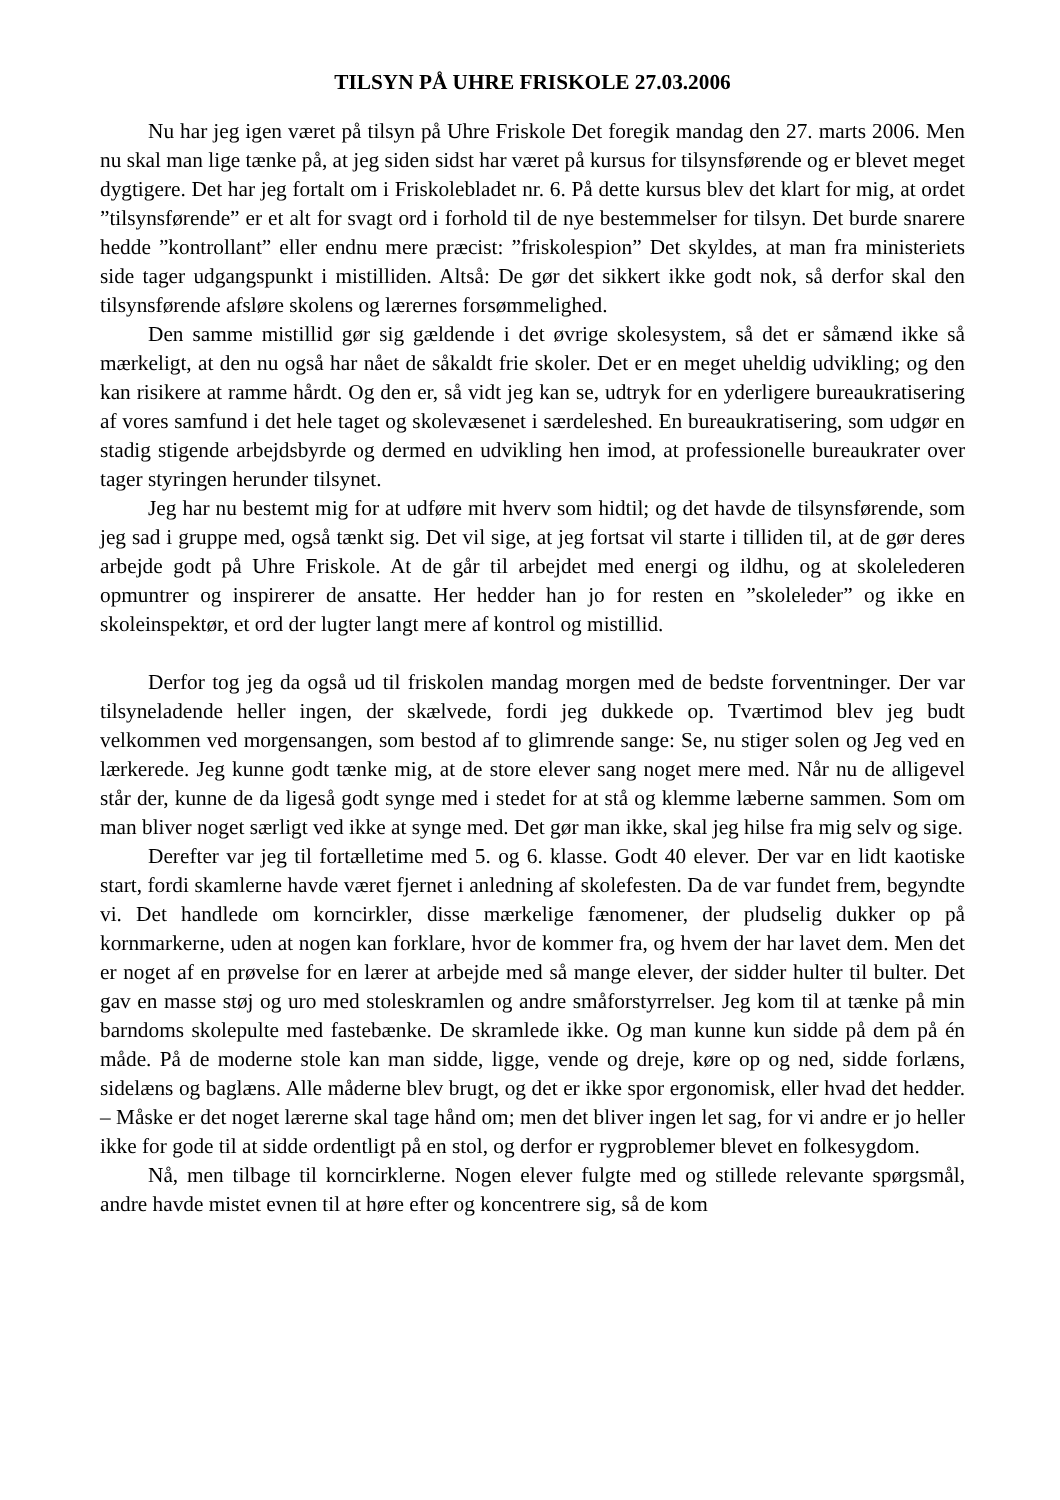TILSYN PÅ UHRE FRISKOLE 27.03.2006
Nu har jeg igen været på tilsyn på Uhre Friskole Det foregik mandag den 27. marts 2006. Men nu skal man lige tænke på, at jeg siden sidst har været på kursus for tilsynsførende og er blevet meget dygtigere. Det har jeg fortalt om i Friskolebladet nr. 6. På dette kursus blev det klart for mig, at ordet ”tilsynsførende” er et alt for svagt ord i forhold til de nye bestemmelser for tilsyn. Det burde snarere hedde ”kontrollant” eller endnu mere præcist: ”friskolespion” Det skyldes, at man fra ministeriets side tager udgangspunkt i mistilliden. Altså: De gør det sikkert ikke godt nok, så derfor skal den tilsynsførende afsløre skolens og lærernes forsømmelighed.
Den samme mistillid gør sig gældende i det øvrige skolesystem, så det er såmænd ikke så mærkeligt, at den nu også har nået de såkaldt frie skoler. Det er en meget uheldig udvikling; og den kan risikere at ramme hårdt. Og den er, så vidt jeg kan se, udtryk for en yderligere bureaukratisering af vores samfund i det hele taget og skolevæsenet i særdeleshed. En bureaukratisering, som udgør en stadig stigende arbejdsbyrde og dermed en udvikling hen imod, at professionelle bureaukrater over tager styringen herunder tilsynet.
Jeg har nu bestemt mig for at udføre mit hverv som hidtil; og det havde de tilsynsførende, som jeg sad i gruppe med, også tænkt sig. Det vil sige, at jeg fortsat vil starte i tilliden til, at de gør deres arbejde godt på Uhre Friskole. At de går til arbejdet med energi og ildhu, og at skolelederen opmuntrer og inspirerer de ansatte. Her hedder han jo for resten en ”skoleleder” og ikke en skoleinspektør, et ord der lugter langt mere af kontrol og mistillid.
Derfor tog jeg da også ud til friskolen mandag morgen med de bedste forventninger. Der var tilsyneladende heller ingen, der skælvede, fordi jeg dukkede op. Tværtimod blev jeg budt velkommen ved morgensangen, som bestod af to glimrende sange: Se, nu stiger solen og Jeg ved en lærkerede. Jeg kunne godt tænke mig, at de store elever sang noget mere med. Når nu de alligevel står der, kunne de da ligeså godt synge med i stedet for at stå og klemme læberne sammen. Som om man bliver noget særligt ved ikke at synge med. Det gør man ikke, skal jeg hilse fra mig selv og sige.
Derefter var jeg til fortælletime med 5. og 6. klasse. Godt 40 elever. Der var en lidt kaotiske start, fordi skamlerne havde været fjernet i anledning af skolefesten. Da de var fundet frem, begyndte vi. Det handlede om korncirkler, disse mærkelige fænomener, der pludselig dukker op på kornmarkerne, uden at nogen kan forklare, hvor de kommer fra, og hvem der har lavet dem. Men det er noget af en prøvelse for en lærer at arbejde med så mange elever, der sidder hulter til bulter. Det gav en masse støj og uro med stoleskramlen og andre småforstyrrelser. Jeg kom til at tænke på min barndoms skolepulte med fastebænke. De skramlede ikke. Og man kunne kun sidde på dem på én måde. På de moderne stole kan man sidde, ligge, vende og dreje, køre op og ned, sidde forlæns, sidelæns og baglæns. Alle måderne blev brugt, og det er ikke spor ergonomisk, eller hvad det hedder. – Måske er det noget lærerne skal tage hånd om; men det bliver ingen let sag, for vi andre er jo heller ikke for gode til at sidde ordentligt på en stol, og derfor er rygproblemer blevet en folkesygdom.
Nå, men tilbage til korncirklerne. Nogen elever fulgte med og stillede relevante spørgsmål, andre havde mistet evnen til at høre efter og koncentrere sig, så de kom